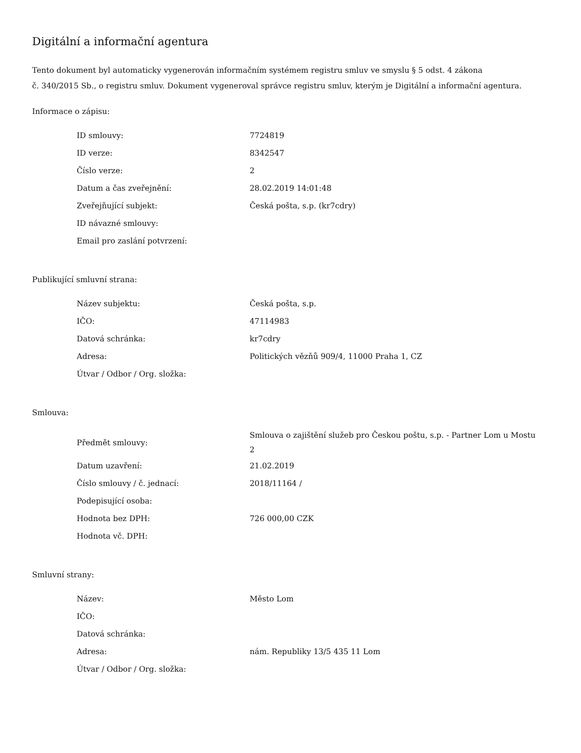Digitální a informační agentura
Tento dokument byl automaticky vygenerován informačním systémem registru smluv ve smyslu § 5 odst. 4 zákona
č. 340/2015 Sb., o registru smluv. Dokument vygeneroval správce registru smluv, kterým je Digitální a informační agentura.
Informace o zápisu:
| ID smlouvy: | 7724819 |
| ID verze: | 8342547 |
| Číslo verze: | 2 |
| Datum a čas zveřejnění: | 28.02.2019 14:01:48 |
| Zveřejňující subjekt: | Česká pošta, s.p. (kr7cdry) |
| ID návazné smlouvy: | |
| Email pro zaslání potvrzení: | |
Publikující smluvní strana:
| Název subjektu: | Česká pošta, s.p. |
| IČO: | 47114983 |
| Datová schránka: | kr7cdry |
| Adresa: | Politických vězňů 909/4, 11000 Praha 1, CZ |
| Útvar / Odbor / Org. složka: | |
Smlouva:
| Předmět smlouvy: | Smlouva o zajištění služeb pro Českou poštu, s.p. - Partner Lom u Mostu 2 |
| Datum uzavření: | 21.02.2019 |
| Číslo smlouvy / č. jednací: | 2018/11164 / |
| Podepisující osoba: | |
| Hodnota bez DPH: | 726 000,00 CZK |
| Hodnota vč. DPH: | |
Smluvní strany:
| Název: | Město Lom |
| IČO: | |
| Datová schránka: | |
| Adresa: | nám. Republiky 13/5 435 11 Lom |
| Útvar / Odbor / Org. složka: | |